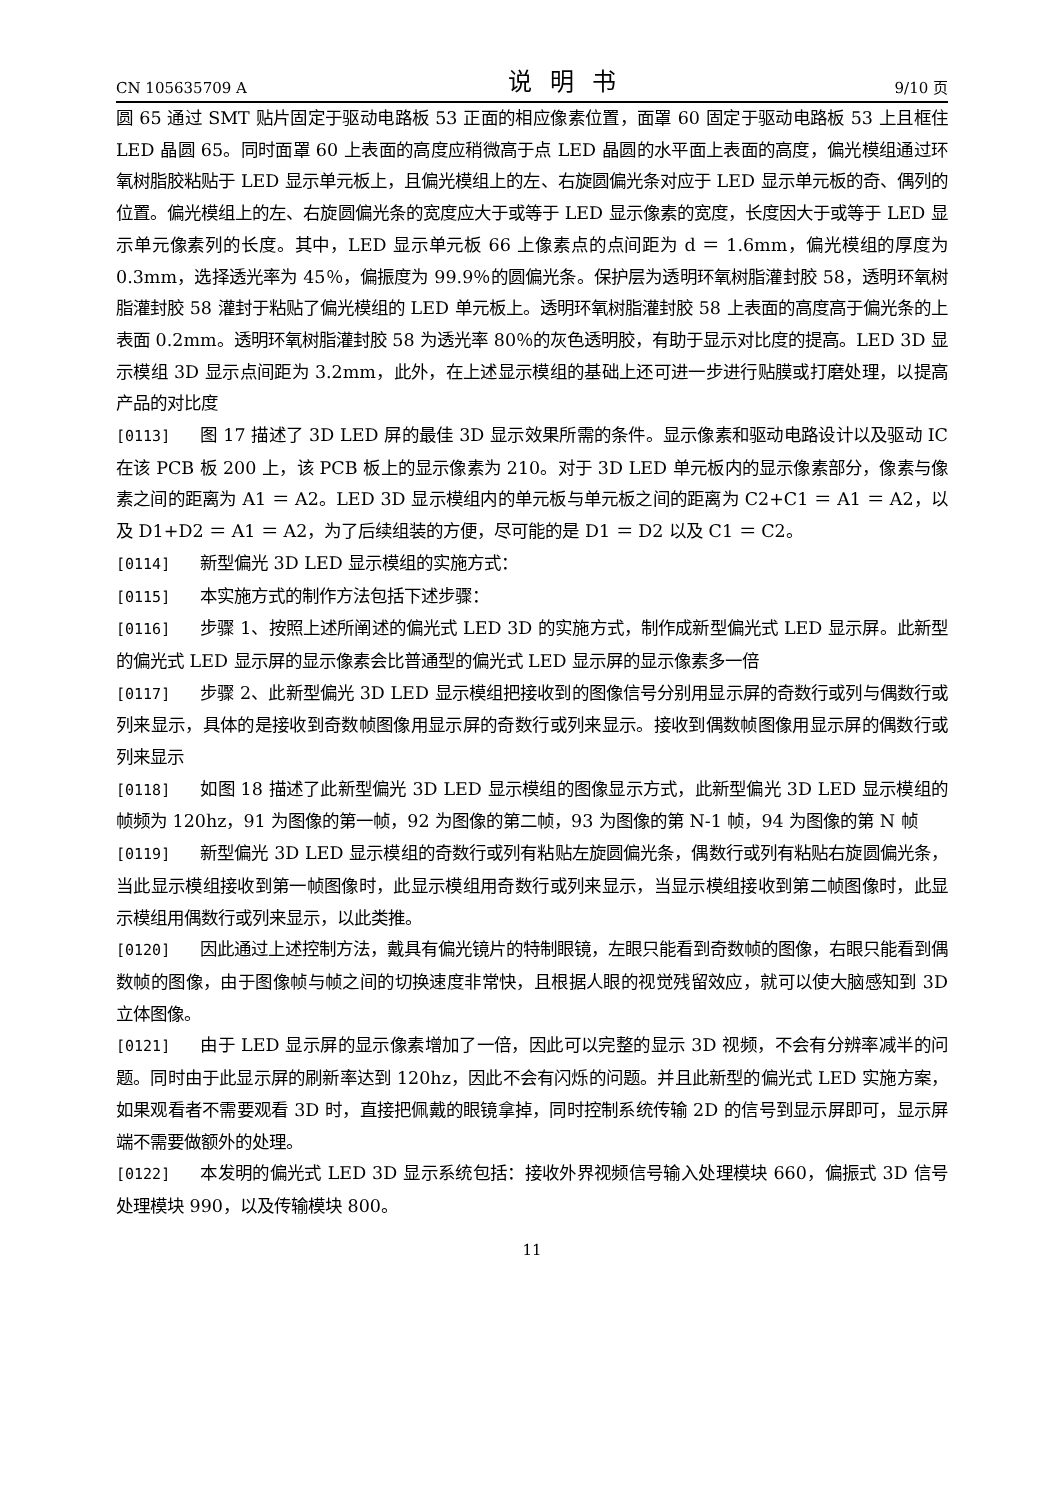CN 105635709 A 说明书 9/10 页
圆 65 通过 SMT 贴片固定于驱动电路板 53 正面的相应像素位置，面罩 60 固定于驱动电路板 53 上且框住 LED 晶圆 65。同时面罩 60 上表面的高度应稍微高于点 LED 晶圆的水平面上表面的高度，偏光模组通过环氧树脂胶粘贴于 LED 显示单元板上，且偏光模组上的左、右旋圆偏光条对应于 LED 显示单元板的奇、偶列的位置。偏光模组上的左、右旋圆偏光条的宽度应大于或等于 LED 显示像素的宽度，长度因大于或等于 LED 显示单元像素列的长度。其中，LED 显示单元板 66 上像素点的点间距为 d ＝ 1.6mm，偏光模组的厚度为 0.3mm，选择透光率为 45％，偏振度为 99.9％的圆偏光条。保护层为透明环氧树脂灌封胶 58，透明环氧树脂灌封胶 58 灌封于粘贴了偏光模组的 LED 单元板上。透明环氧树脂灌封胶 58 上表面的高度高于偏光条的上表面 0.2mm。透明环氧树脂灌封胶 58 为透光率 80％的灰色透明胶，有助于显示对比度的提高。LED 3D 显示模组 3D 显示点间距为 3.2mm，此外，在上述显示模组的基础上还可进一步进行贴膜或打磨处理，以提高产品的对比度
[0113] 图 17 描述了 3D LED 屏的最佳 3D 显示效果所需的条件。显示像素和驱动电路设计以及驱动 IC 在该 PCB 板 200 上，该 PCB 板上的显示像素为 210。对于 3D LED 单元板内的显示像素部分，像素与像素之间的距离为 A1 ＝ A2。LED 3D 显示模组内的单元板与单元板之间的距离为 C2+C1 ＝ A1 ＝ A2，以及 D1+D2 ＝ A1 ＝ A2，为了后续组装的方便，尽可能的是 D1 ＝ D2 以及 C1 ＝ C2。
[0114] 新型偏光 3D LED 显示模组的实施方式：
[0115] 本实施方式的制作方法包括下述步骤：
[0116] 步骤 1、按照上述所阐述的偏光式 LED 3D 的实施方式，制作成新型偏光式 LED 显示屏。此新型的偏光式 LED 显示屏的显示像素会比普通型的偏光式 LED 显示屏的显示像素多一倍
[0117] 步骤 2、此新型偏光 3D LED 显示模组把接收到的图像信号分别用显示屏的奇数行或列与偶数行或列来显示，具体的是接收到奇数帧图像用显示屏的奇数行或列来显示。接收到偶数帧图像用显示屏的偶数行或列来显示
[0118] 如图 18 描述了此新型偏光 3D LED 显示模组的图像显示方式，此新型偏光 3D LED 显示模组的帧频为 120hz，91 为图像的第一帧，92 为图像的第二帧，93 为图像的第 N-1 帧，94 为图像的第 N 帧
[0119] 新型偏光 3D LED 显示模组的奇数行或列有粘贴左旋圆偏光条，偶数行或列有粘贴右旋圆偏光条，当此显示模组接收到第一帧图像时，此显示模组用奇数行或列来显示，当显示模组接收到第二帧图像时，此显示模组用偶数行或列来显示，以此类推。
[0120] 因此通过上述控制方法，戴具有偏光镜片的特制眼镜，左眼只能看到奇数帧的图像，右眼只能看到偶数帧的图像，由于图像帧与帧之间的切换速度非常快，且根据人眼的视觉残留效应，就可以使大脑感知到 3D 立体图像。
[0121] 由于 LED 显示屏的显示像素增加了一倍，因此可以完整的显示 3D 视频，不会有分辨率减半的问题。同时由于此显示屏的刷新率达到 120hz，因此不会有闪烁的问题。并且此新型的偏光式 LED 实施方案，如果观看者不需要观看 3D 时，直接把佩戴的眼镜拿掉，同时控制系统传输 2D 的信号到显示屏即可，显示屏端不需要做额外的处理。
[0122] 本发明的偏光式 LED 3D 显示系统包括：接收外界视频信号输入处理模块 660，偏振式 3D 信号处理模块 990，以及传输模块 800。
11